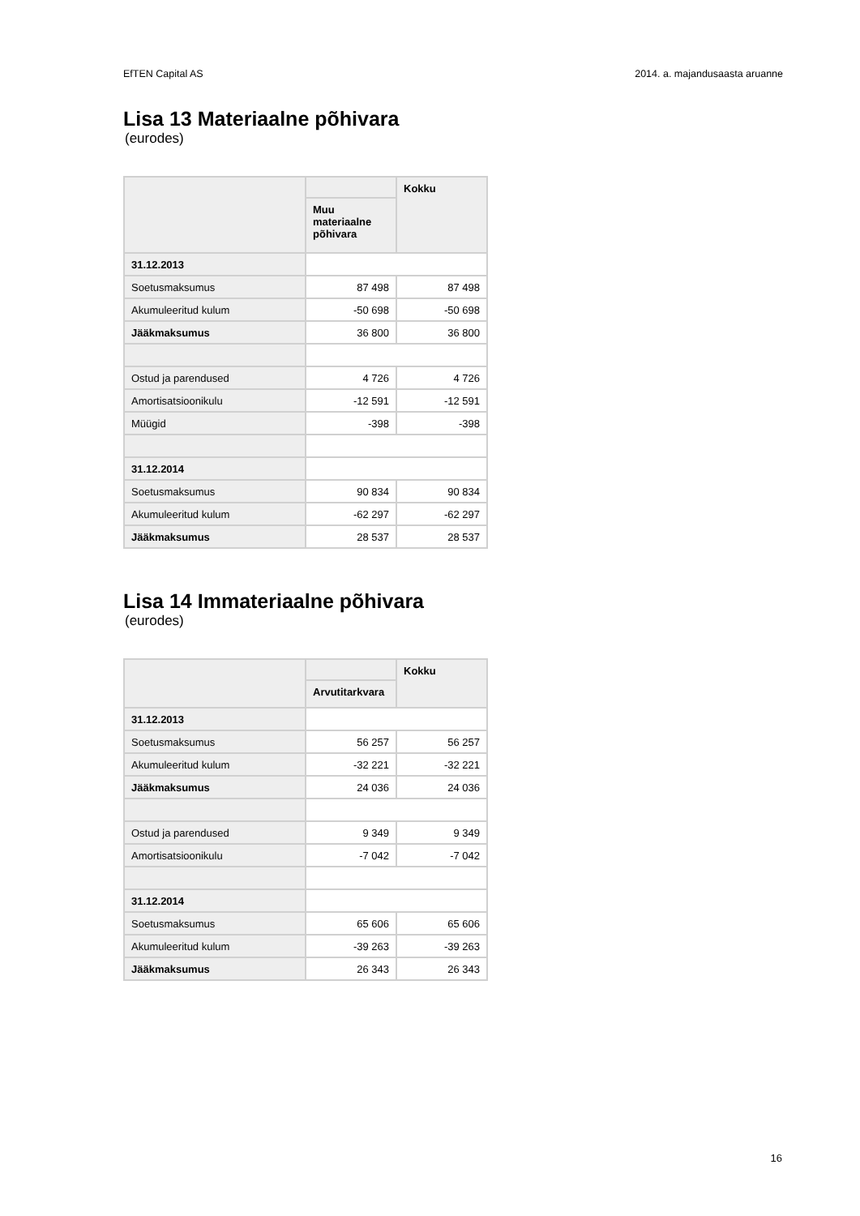EfTEN Capital AS 2014. a. majandusaasta aruanne
Lisa 13 Materiaalne põhivara
(eurodes)
| | | Kokku |
| --- | --- | --- |
| | Muu materiaalne põhivara | |
| 31.12.2013 | | |
| Soetusmaksumus | 87 498 | 87 498 |
| Akumuleeritud kulum | -50 698 | -50 698 |
| Jääkmaksumus | 36 800 | 36 800 |
| Ostud ja parendused | 4 726 | 4 726 |
| Amortisatsioonikulu | -12 591 | -12 591 |
| Müügid | -398 | -398 |
| 31.12.2014 | | |
| Soetusmaksumus | 90 834 | 90 834 |
| Akumuleeritud kulum | -62 297 | -62 297 |
| Jääkmaksumus | 28 537 | 28 537 |
Lisa 14 Immateriaalne põhivara
(eurodes)
| | | Kokku |
| --- | --- | --- |
| | Arvutitarkvara | |
| 31.12.2013 | | |
| Soetusmaksumus | 56 257 | 56 257 |
| Akumuleeritud kulum | -32 221 | -32 221 |
| Jääkmaksumus | 24 036 | 24 036 |
| Ostud ja parendused | 9 349 | 9 349 |
| Amortisatsioonikulu | -7 042 | -7 042 |
| 31.12.2014 | | |
| Soetusmaksumus | 65 606 | 65 606 |
| Akumuleeritud kulum | -39 263 | -39 263 |
| Jääkmaksumus | 26 343 | 26 343 |
16